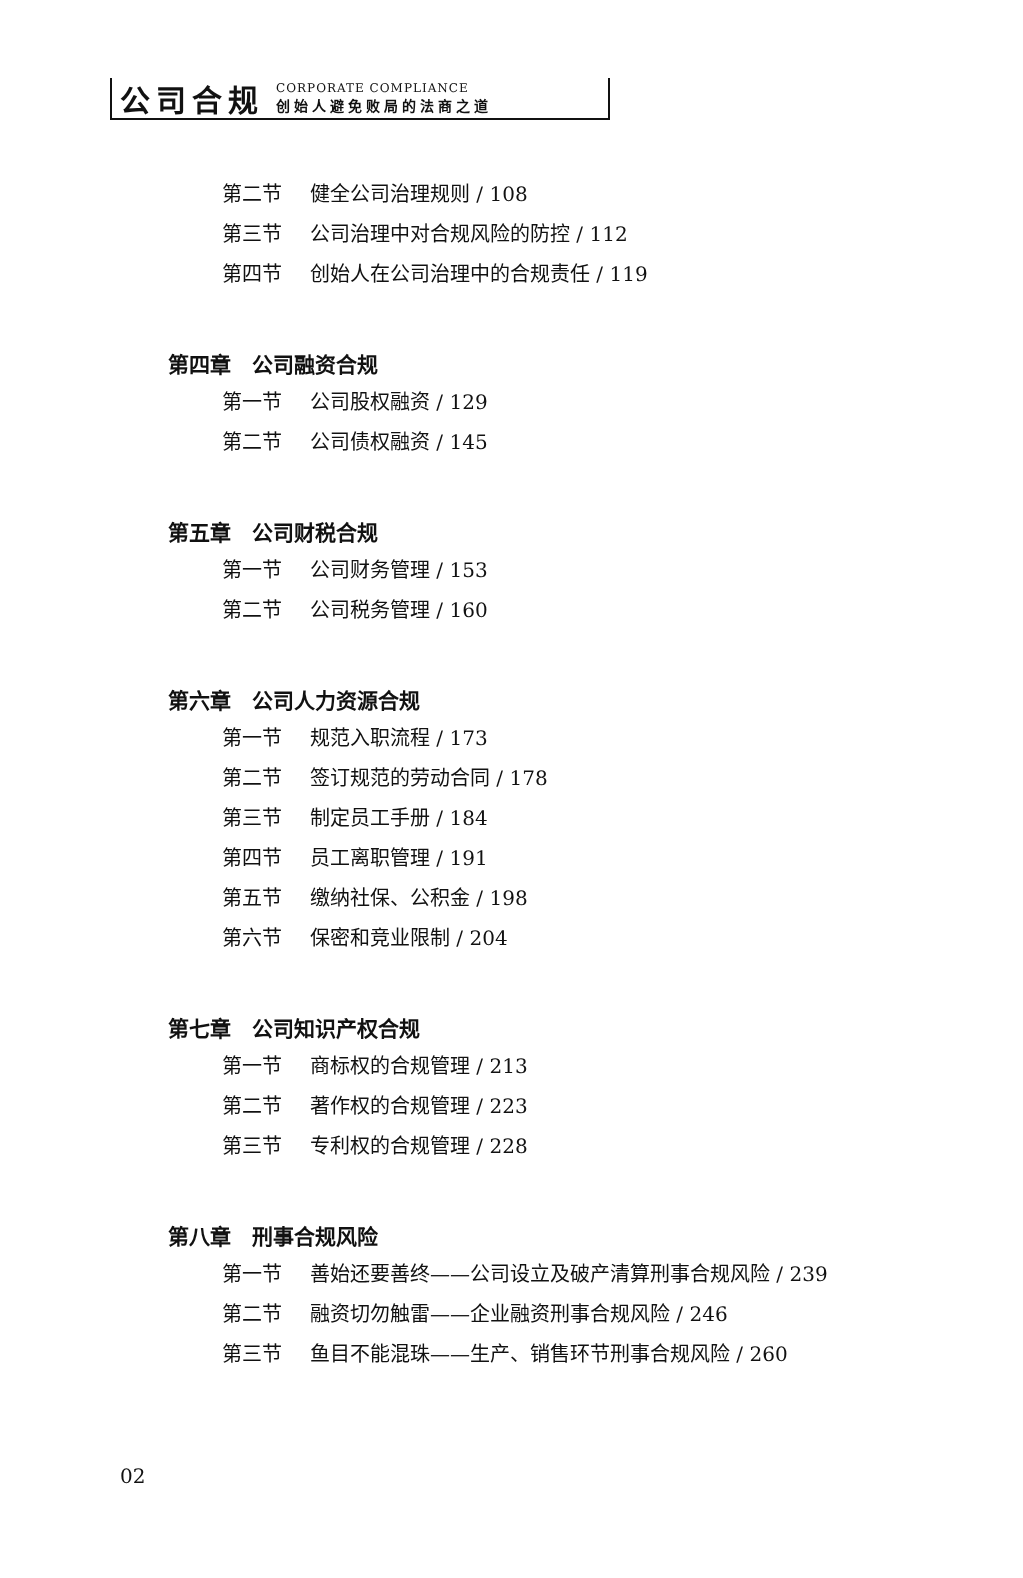公司合规
CORPORATE COMPLIANCE
创始人避免败局的法商之道
第二节 健全公司治理规则 / 108
第三节 公司治理中对合规风险的防控 / 112
第四节 创始人在公司治理中的合规责任 / 119
第四章　公司融资合规
第一节 公司股权融资 / 129
第二节 公司债权融资 / 145
第五章　公司财税合规
第一节 公司财务管理 / 153
第二节 公司税务管理 / 160
第六章　公司人力资源合规
第一节 规范入职流程 / 173
第二节 签订规范的劳动合同 / 178
第三节 制定员工手册 / 184
第四节 员工离职管理 / 191
第五节 缴纳社保、公积金 / 198
第六节 保密和竞业限制 / 204
第七章　公司知识产权合规
第一节 商标权的合规管理 / 213
第二节 著作权的合规管理 / 223
第三节 专利权的合规管理 / 228
第八章　刑事合规风险
第一节 善始还要善终——公司设立及破产清算刑事合规风险 / 239
第二节 融资切勿触雷——企业融资刑事合规风险 / 246
第三节 鱼目不能混珠——生产、销售环节刑事合规风险 / 260
02